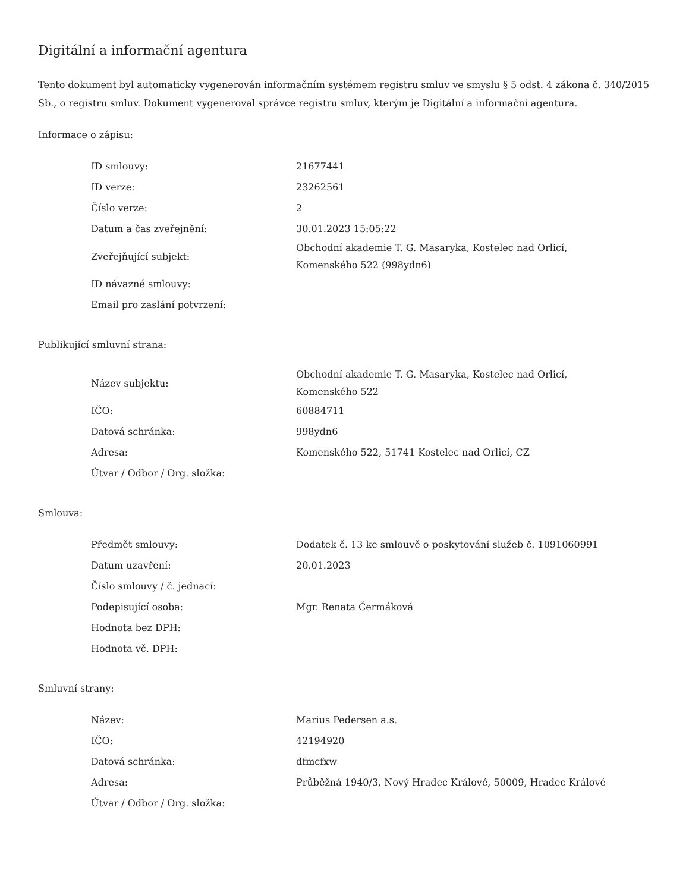Digitální a informační agentura
Tento dokument byl automaticky vygenerován informačním systémem registru smluv ve smyslu § 5 odst. 4 zákona č. 340/2015 Sb., o registru smluv. Dokument vygeneroval správce registru smluv, kterým je Digitální a informační agentura.
Informace o zápisu:
| ID smlouvy: | 21677441 |
| ID verze: | 23262561 |
| Číslo verze: | 2 |
| Datum a čas zveřejnění: | 30.01.2023 15:05:22 |
| Zveřejňující subjekt: | Obchodní akademie T. G. Masaryka, Kostelec nad Orlicí, Komenského 522 (998ydn6) |
| ID návazné smlouvy: | |
| Email pro zaslání potvrzení: | |
Publikující smluvní strana:
| Název subjektu: | Obchodní akademie T. G. Masaryka, Kostelec nad Orlicí, Komenského 522 |
| IČO: | 60884711 |
| Datová schránka: | 998ydn6 |
| Adresa: | Komenského 522, 51741 Kostelec nad Orlicí, CZ |
| Útvar / Odbor / Org. složka: | |
Smlouva:
| Předmět smlouvy: | Dodatek č. 13 ke smlouvě o poskytování služeb č. 1091060991 |
| Datum uzavření: | 20.01.2023 |
| Číslo smlouvy / č. jednací: | |
| Podepisující osoba: | Mgr. Renata Čermáková |
| Hodnota bez DPH: | |
| Hodnota vč. DPH: | |
Smluvní strany:
| Název: | Marius Pedersen a.s. |
| IČO: | 42194920 |
| Datová schránka: | dfmcfxw |
| Adresa: | Průběžná 1940/3, Nový Hradec Králové, 50009, Hradec Králové |
| Útvar / Odbor / Org. složka: | |